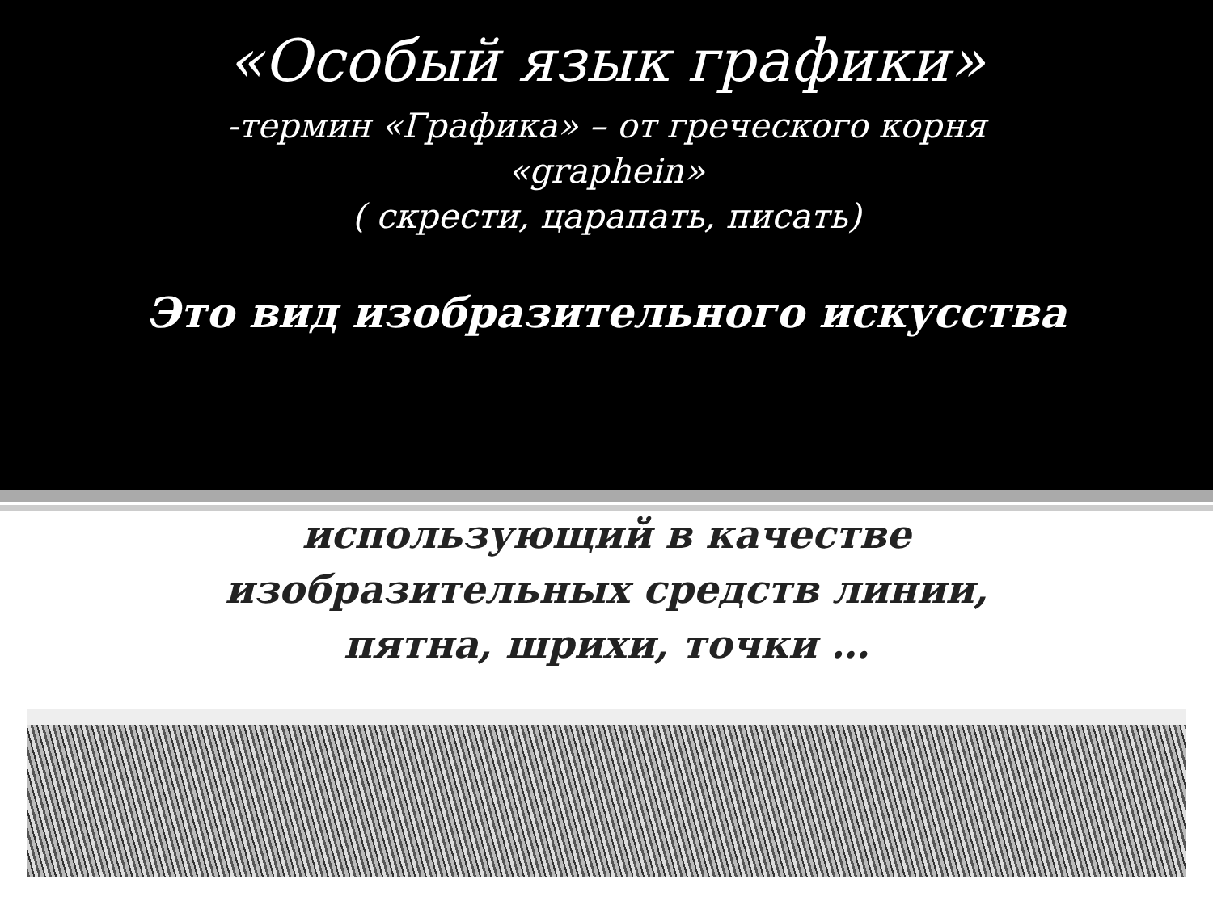«Особый язык графики»
-термин «Графика» – от греческого корня
«graphein»
( скрести, царапать, писать)
Это вид изобразительного искусства
использующий в качестве
изобразительных средств линии,
пятна, шрихи, точки …